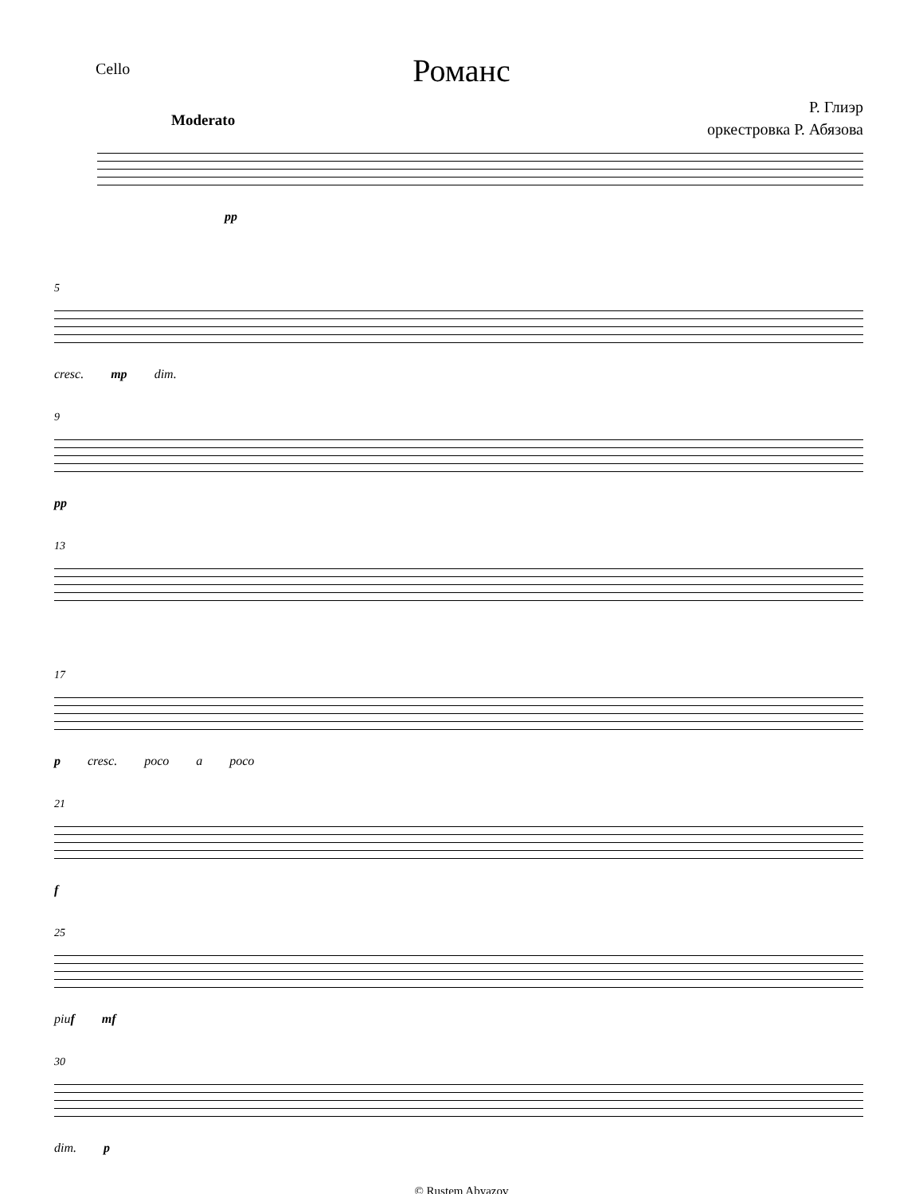Cello
Романс
Р. Глиэр
оркестровка Р. Абязова
Moderato
pp
5
cresc. mp dim.
9
pp
13
17
p cresc. poco a poco
21
f
25
piuf mf
30
dim. p
© Rustem Abyazov